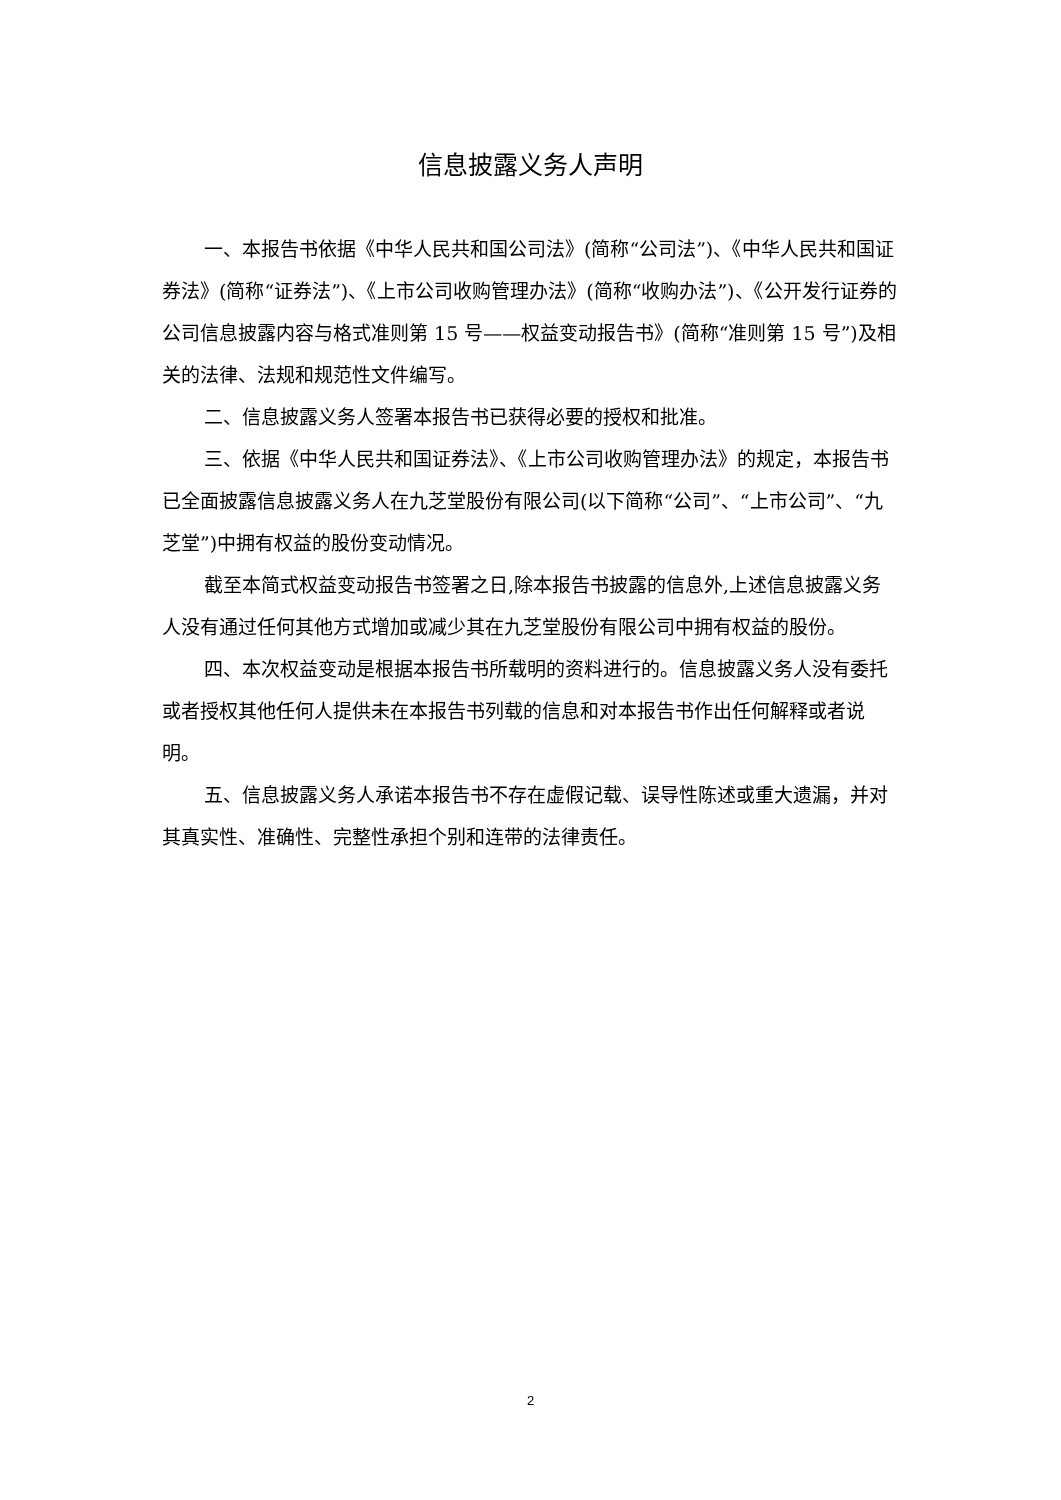信息披露义务人声明
一、本报告书依据《中华人民共和国公司法》(简称“公司法”)、《中华人民共和国证券法》(简称“证券法”)、《上市公司收购管理办法》(简称“收购办法”)、《公开发行证券的公司信息披露内容与格式准则第 15 号——权益变动报告书》(简称“准则第 15 号”)及相关的法律、法规和规范性文件编写。
二、信息披露义务人签署本报告书已获得必要的授权和批准。
三、依据《中华人民共和国证券法》、《上市公司收购管理办法》的规定，本报告书已全面披露信息披露义务人在九芝堂股份有限公司(以下简称“公司”、“上市公司”、“九芝堂”)中拥有权益的股份变动情况。
截至本简式权益变动报告书签署之日,除本报告书披露的信息外,上述信息披露义务人没有通过任何其他方式增加或减少其在九芝堂股份有限公司中拥有权益的股份。
四、本次权益变动是根据本报告书所载明的资料进行的。信息披露义务人没有委托或者授权其他任何人提供未在本报告书列载的信息和对本报告书作出任何解释或者说明。
五、信息披露义务人承诺本报告书不存在虚假记载、误导性陈述或重大遗漏，并对其真实性、准确性、完整性承担个别和连带的法律责任。
2